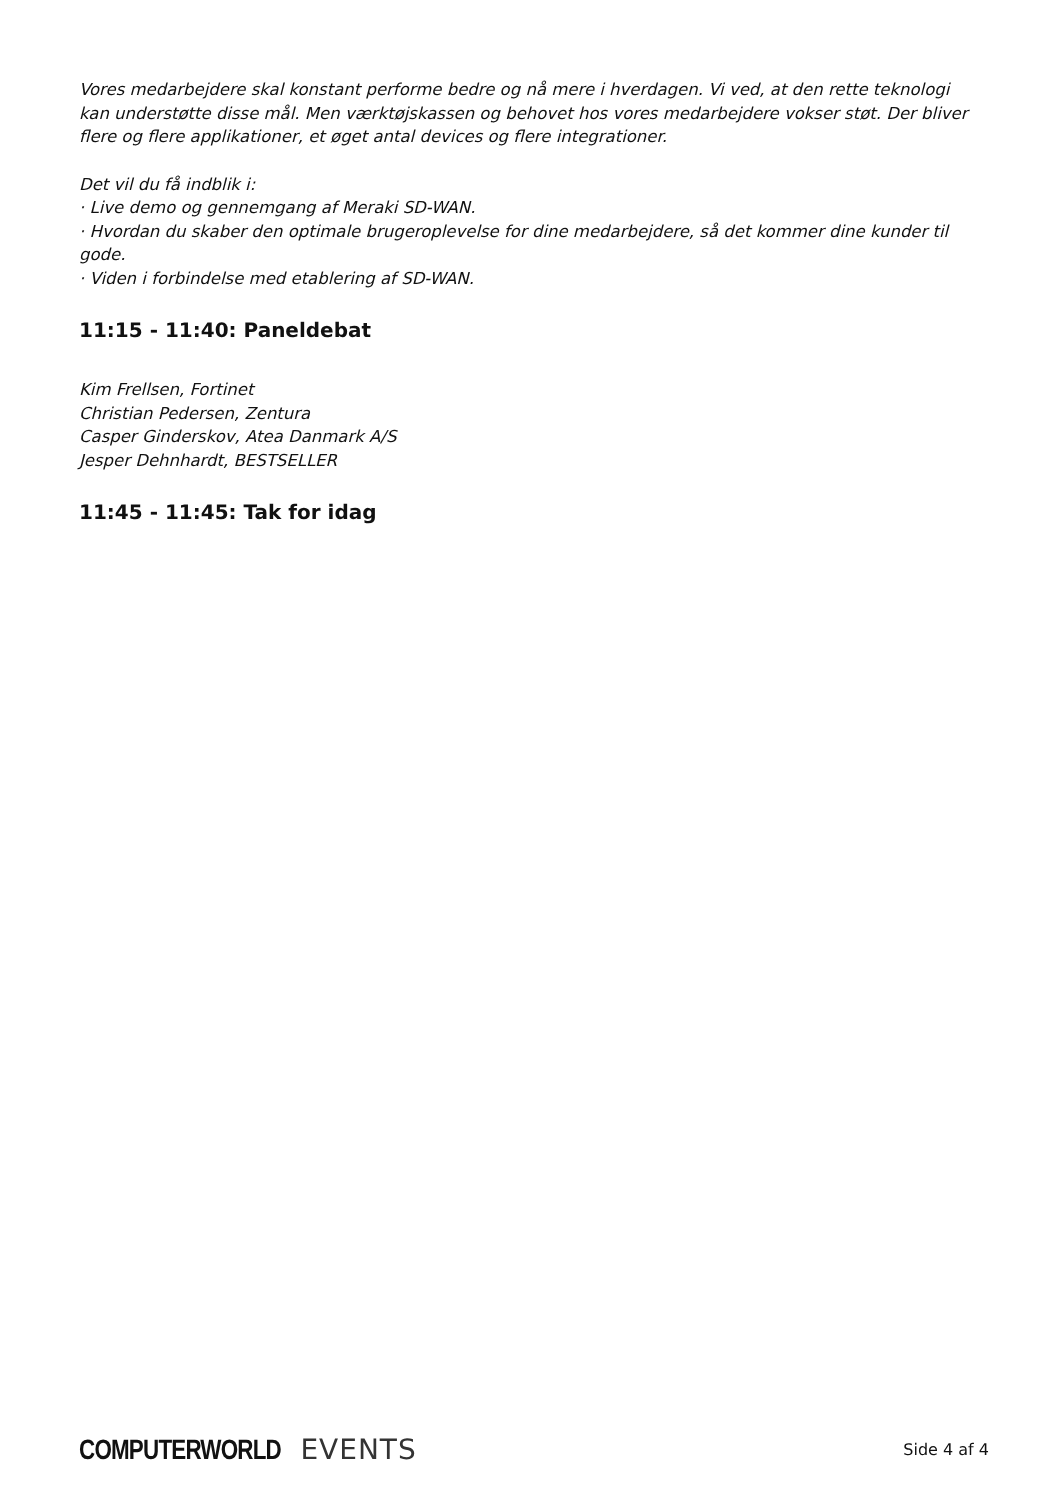Vores medarbejdere skal konstant performe bedre og nå mere i hverdagen. Vi ved, at den rette teknologi kan understøtte disse mål. Men værktøjskassen og behovet hos vores medarbejdere vokser støt. Der bliver flere og flere applikationer, et øget antal devices og flere integrationer.
Det vil du få indblik i:
· Live demo og gennemgang af Meraki SD-WAN.
· Hvordan du skaber den optimale brugeroplevelse for dine medarbejdere, så det kommer dine kunder til gode.
· Viden i forbindelse med etablering af SD-WAN.
11:15 - 11:40: Paneldebat
Kim Frellsen, Fortinet
Christian Pedersen, Zentura
Casper Ginderskov, Atea Danmark A/S
Jesper Dehnhardt, BESTSELLER
11:45 - 11:45: Tak for idag
COMPUTERWORLD EVENTS
Side 4 af 4